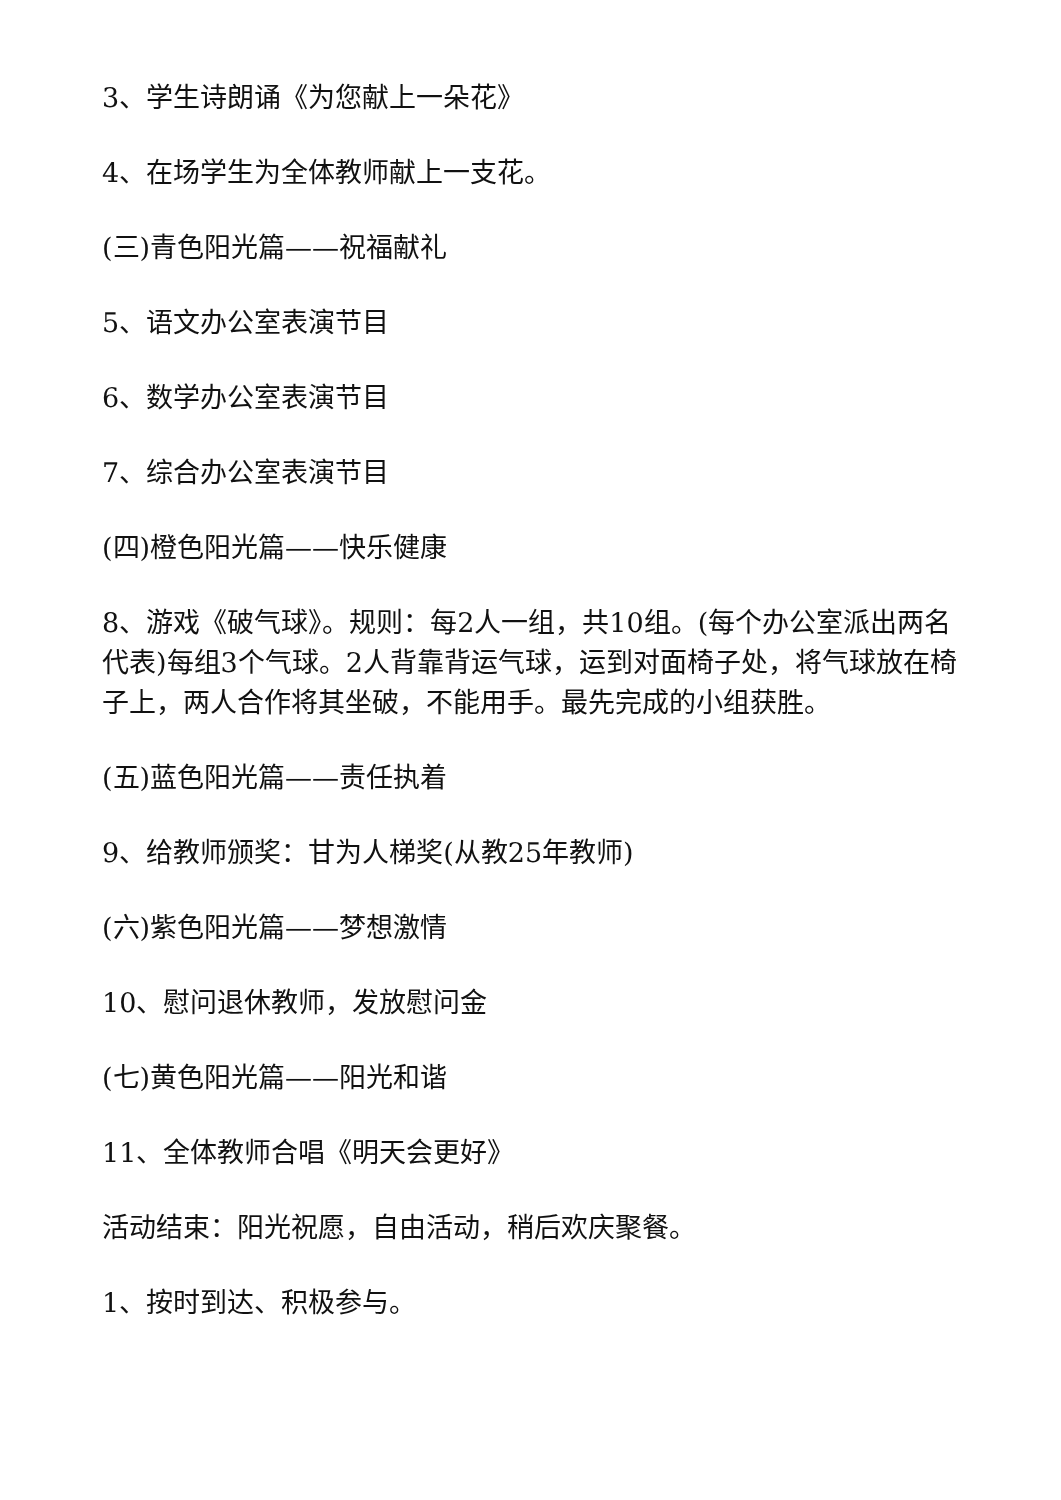3、学生诗朗诵《为您献上一朵花》
4、在场学生为全体教师献上一支花。
(三)青色阳光篇——祝福献礼
5、语文办公室表演节目
6、数学办公室表演节目
7、综合办公室表演节目
(四)橙色阳光篇——快乐健康
8、游戏《破气球》。规则：每2人一组，共10组。(每个办公室派出两名代表)每组3个气球。2人背靠背运气球，运到对面椅子处，将气球放在椅子上，两人合作将其坐破，不能用手。最先完成的小组获胜。
(五)蓝色阳光篇——责任执着
9、给教师颁奖：甘为人梯奖(从教25年教师)
(六)紫色阳光篇——梦想激情
10、慰问退休教师，发放慰问金
(七)黄色阳光篇——阳光和谐
11、全体教师合唱《明天会更好》
活动结束：阳光祝愿，自由活动，稍后欢庆聚餐。
1、按时到达、积极参与。